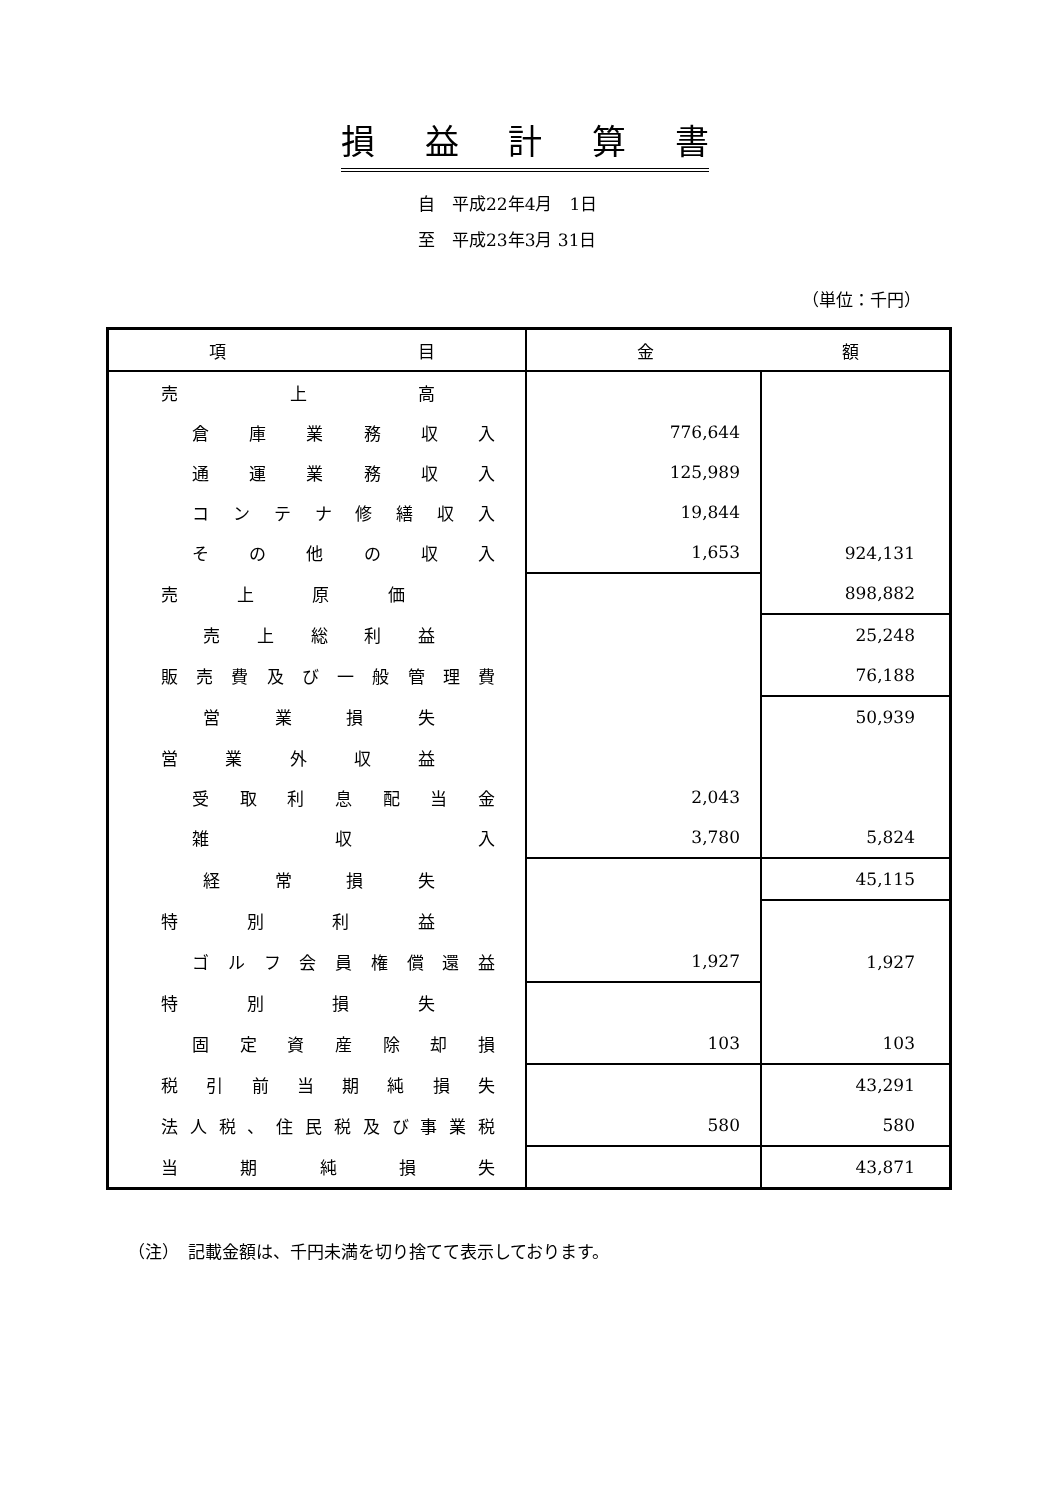損益計算書
自　平成22年4月　1日
至　平成23年3月 31日
（単位：千円）
| 項目 | 金額 | |
| --- | --- | --- |
| 売上高 | | |
| 倉庫業務収入 | 776,644 | |
| 通運業務収入 | 125,989 | |
| コンテナ修繕収入 | 19,844 | |
| その他の収入 | 1,653 | 924,131 |
| 売上原価 | | 898,882 |
| 売上総利益 | | 25,248 |
| 販売費及び一般管理費 | | 76,188 |
| 営業損失 | | 50,939 |
| 営業外収益 | | |
| 受取利息配当金 | 2,043 | |
| 雑収入 | 3,780 | 5,824 |
| 経常損失 | | 45,115 |
| 特別利益 | | |
| ゴルフ会員権償還益 | 1,927 | 1,927 |
| 特別損失 | | |
| 固定資産除却損 | 103 | 103 |
| 税引前当期純損失 | | 43,291 |
| 法人税、住民税及び事業税 | 580 | 580 |
| 当期純損失 | | 43,871 |
（注）　記載金額は、千円未満を切り捨てて表示しております。